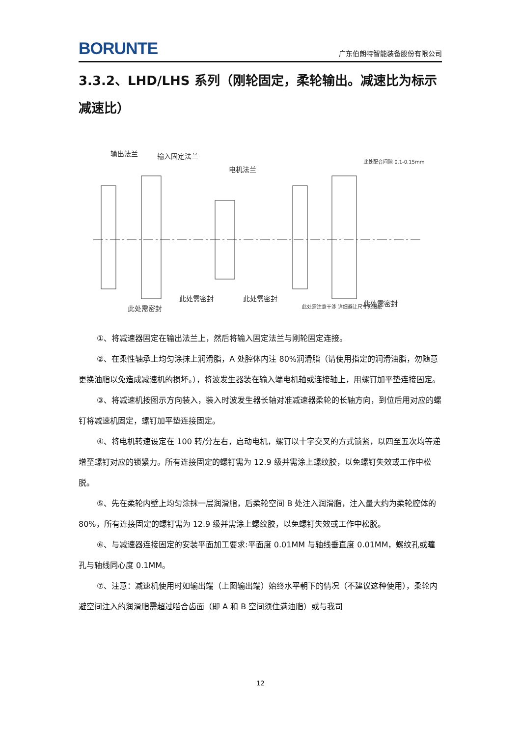BORUNTE 广东伯朗特智能装备股份有限公司
3.3.2、LHD/LHS 系列（刚轮固定，柔轮输出。减速比为标示减速比）
输出法兰
输入固定法兰
电机法兰
此处配合间隙 0.1-0.15mm
此处需密封
此处需密封
此处需密封
此处需注意干涉 详细避让尺寸见图纸
此处需密封
①、将减速器固定在输出法兰上，然后将输入固定法兰与刚轮固定连接。
②、在柔性轴承上均匀涂抹上润滑脂，A 处腔体内注 80%润滑脂（请使用指定的润滑油脂，勿随意更换油脂以免造成减速机的损坏。），将波发生器装在输入端电机轴或连接轴上，用螺钉加平垫连接固定。
③、将减速机按图示方向装入，装入时波发生器长轴对准减速器柔轮的长轴方向，到位后用对应的螺钉将减速机固定，螺钉加平垫连接固定。
④、将电机转速设定在 100 转/分左右，启动电机，螺钉以十字交叉的方式锁紧，以四至五次均等递增至螺钉对应的锁紧力。所有连接固定的螺钉需为 12.9 级并需涂上螺纹胶，以免螺钉失效或工作中松脱。
⑤、先在柔轮内壁上均匀涂抹一层润滑脂，后柔轮空间 B 处注入润滑脂，注入量大约为柔轮腔体的 80%，所有连接固定的螺钉需为 12.9 级并需涂上螺纹胶，以免螺钉失效或工作中松脱。
⑥、与减速器连接固定的安装平面加工要求:平面度 0.01MM 与轴线垂直度 0.01MM，螺纹孔或瞳孔与轴线同心度 0.1MM。
⑦、注意：减速机使用时如输出端（上图输出端）始终水平朝下的情况（不建议这种使用），柔轮内避空间注入的润滑脂需超过啮合齿面（即 A 和 B 空间须住满油脂）或与我司
12